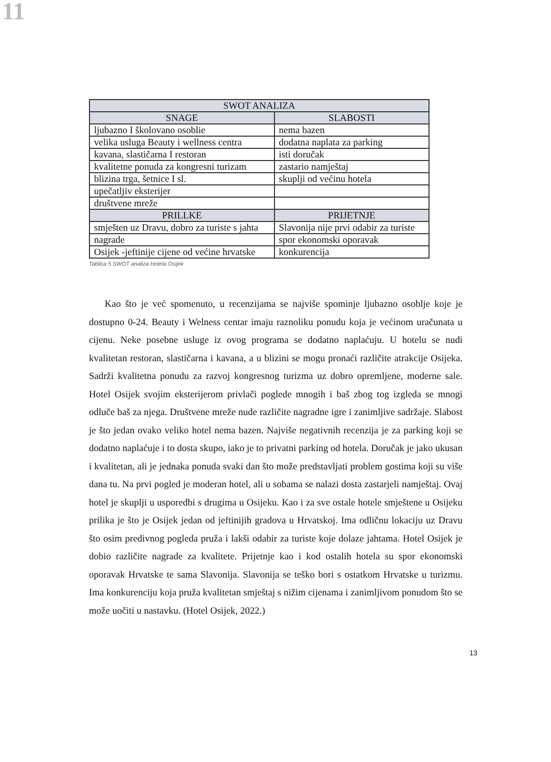11
| SWOT ANALIZA | |
| --- | --- |
| SNAGE | SLABOSTI |
| ljubazno I školovano osoblie | nema bazen |
| velika usluga Beauty i wellness centra | dodatna naplata za parking |
| kavana, slastičarna I restoran | isti doručak |
| kvalitetne ponuda za kongresni turizam | zastario namještaj |
| blizina trga, šetnice I sl. | skuplji od većinu hotela |
| upečatljiv eksterijer | |
| društvene mreže | |
| PRILLKE | PRIJETNJE |
| smješten uz Dravu, dobro za turiste s jahta | Slavonija nije prvi odabir za turiste |
| nagrade | spor ekonomski oporavak |
| Osijek -jeftinije cijene od većine hrvatske | konkurencija |
Tablica 5 SWOT analiza Hotela Osijek
Kao što je već spomenuto, u recenzijama se najviše spominje ljubazno osoblje koje je dostupno 0-24. Beauty i Welness centar imaju raznoliku ponudu koja je većinom uračunata u cijenu. Neke posebne usluge iz ovog programa se dodatno naplaćuju. U hotelu se nudi kvalitetan restoran, slastičarna i kavana, a u blizini se mogu pronaći različite atrakcije Osijeka. Sadrži kvalitetna ponudu za razvoj kongresnog turizma uz dobro opremljene, moderne sale. Hotel Osijek svojim eksterijerom privlači poglede mnogih i baš zbog tog izgleda se mnogi odluče baš za njega. Društvene mreže nude različite nagradne igre i zanimljive sadržaje. Slabost je što jedan ovako veliko hotel nema bazen. Najviše negativnih recenzija je za parking koji se dodatno naplaćuje i to dosta skupo, iako je to privatni parking od hotela. Doručak je jako ukusan i kvalitetan, ali je jednaka ponuda svaki dan što može predstavljati problem gostima koji su više dana tu. Na prvi pogled je moderan hotel, ali u sobama se nalazi dosta zastarjeli namještaj. Ovaj hotel je skuplji u usporedbi s drugima u Osijeku. Kao i za sve ostale hotele smještene u Osijeku prilika je što je Osijek jedan od jeftinijih gradova u Hrvatskoj. Ima odličnu lokaciju uz Dravu što osim predivnog pogleda pruža i lakši odabir za turiste koje dolaze jahtama. Hotel Osijek je dobio različite nagrade za kvalitete. Prijetnje kao i kod ostalih hotela su spor ekonomski oporavak Hrvatske te sama Slavonija. Slavonija se teško bori s ostatkom Hrvatske u turizmu. Ima konkurenciju koja pruža kvalitetan smještaj s nižim cijenama i zanimljivom ponudom što se može uočiti u nastavku. (Hotel Osijek, 2022.)
13